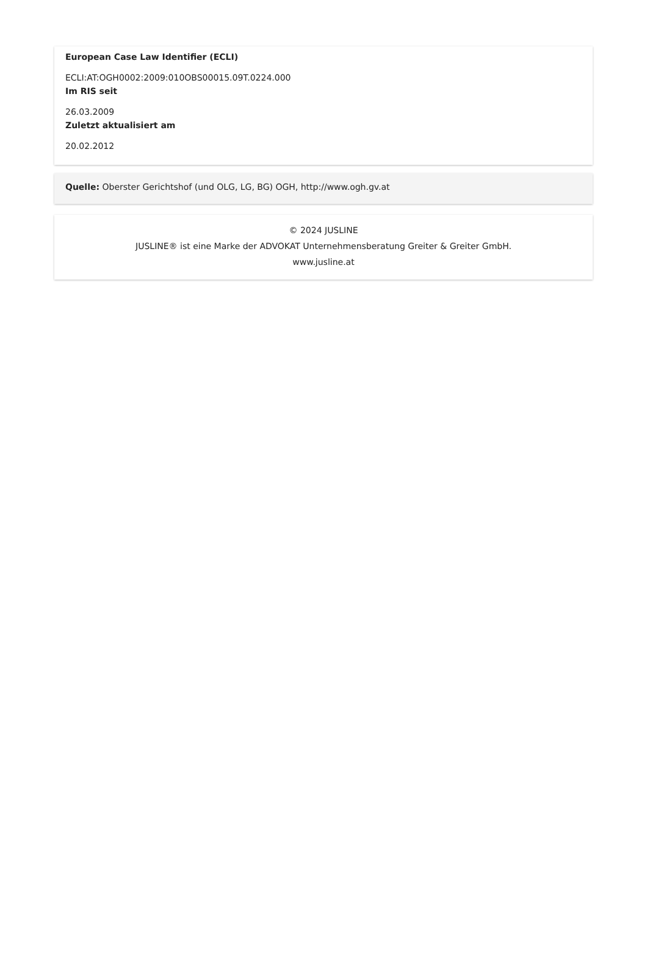European Case Law Identifier (ECLI)
ECLI:AT:OGH0002:2009:010OBS00015.09T.0224.000
Im RIS seit
26.03.2009
Zuletzt aktualisiert am
20.02.2012
Quelle: Oberster Gerichtshof (und OLG, LG, BG) OGH, http://www.ogh.gv.at
© 2024 JUSLINE
JUSLINE® ist eine Marke der ADVOKAT Unternehmensberatung Greiter & Greiter GmbH.
www.jusline.at